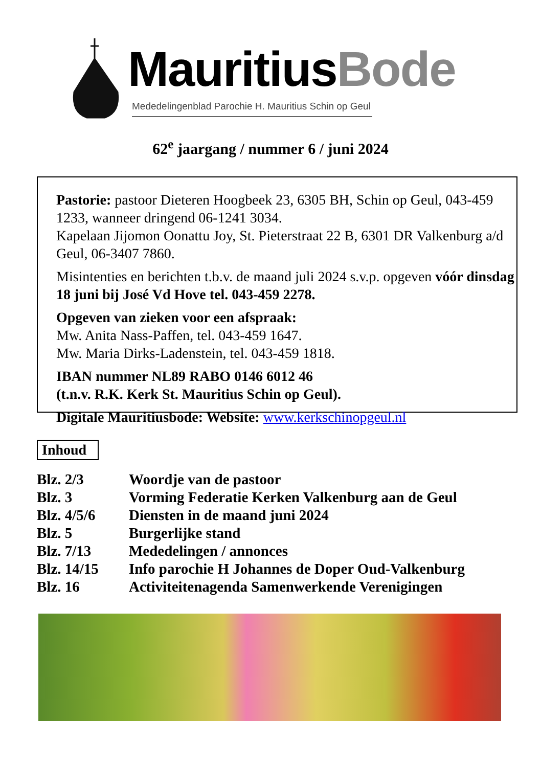MauritiusBode
Mededelingenblad Parochie H. Mauritius Schin op Geul
62<sup>e</sup> jaargang / nummer 6 / juni 2024
Pastorie: pastoor Dieteren Hoogbeek 23, 6305 BH, Schin op Geul, 043-459 1233, wanneer dringend 06-1241 3034.
Kapelaan Jijomon Oonattu Joy, St. Pieterstraat 22 B, 6301 DR Valkenburg a/d Geul, 06-3407 7860.
Misintenties en berichten t.b.v. de maand juli 2024 s.v.p. opgeven vóór dinsdag 18 juni bij José Vd Hove tel. 043-459 2278.
Opgeven van zieken voor een afspraak:
Mw. Anita Nass-Paffen, tel. 043-459 1647.
Mw. Maria Dirks-Ladenstein, tel. 043-459 1818.
IBAN nummer NL89 RABO 0146 6012 46
(t.n.v. R.K. Kerk St. Mauritius Schin op Geul).
Digitale Mauritiusbode: Website: www.kerkschinopgeul.nl
Inhoud
| Blz. 2/3 | Woordje van de pastoor |
| Blz. 3 | Vorming Federatie Kerken Valkenburg aan de Geul |
| Blz. 4/5/6 | Diensten in de maand juni 2024 |
| Blz. 5 | Burgerlijke stand |
| Blz. 7/13 | Mededelingen / annonces |
| Blz. 14/15 | Info parochie H Johannes de Doper Oud-Valkenburg |
| Blz. 16 | Activiteitenagenda Samenwerkende Verenigingen |